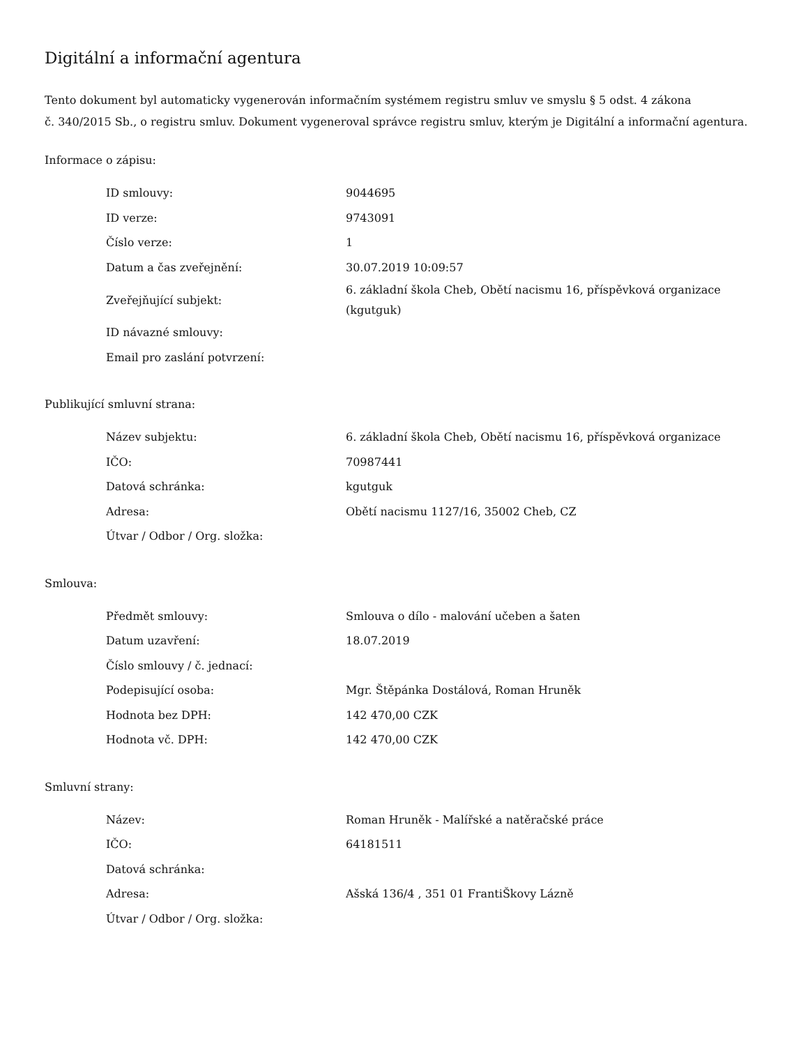Digitální a informační agentura
Tento dokument byl automaticky vygenerován informačním systémem registru smluv ve smyslu § 5 odst. 4 zákona
č. 340/2015 Sb., o registru smluv. Dokument vygeneroval správce registru smluv, kterým je Digitální a informační agentura.
Informace o zápisu:
| ID smlouvy: | 9044695 |
| ID verze: | 9743091 |
| Číslo verze: | 1 |
| Datum a čas zveřejnění: | 30.07.2019 10:09:57 |
| Zveřejňující subjekt: | 6. základní škola Cheb, Obětí nacismu 16, příspěvková organizace (kgutguk) |
| ID návazné smlouvy: | |
| Email pro zaslání potvrzení: | |
Publikující smluvní strana:
| Název subjektu: | 6. základní škola Cheb, Obětí nacismu 16, příspěvková organizace |
| IČO: | 70987441 |
| Datová schránka: | kgutguk |
| Adresa: | Obětí nacismu 1127/16, 35002 Cheb, CZ |
| Útvar / Odbor / Org. složka: | |
Smlouva:
| Předmět smlouvy: | Smlouva o dílo - malování učeben a šaten |
| Datum uzavření: | 18.07.2019 |
| Číslo smlouvy / č. jednací: | |
| Podepisující osoba: | Mgr. Štěpánka Dostálová, Roman Hruněk |
| Hodnota bez DPH: | 142 470,00 CZK |
| Hodnota vč. DPH: | 142 470,00 CZK |
Smluvní strany:
| Název: | Roman Hruněk - Malířské a natěračské práce |
| IČO: | 64181511 |
| Datová schránka: | |
| Adresa: | Ašská 136/4 , 351 01 FrantiŠkovy Lázně |
| Útvar / Odbor / Org. složka: | |